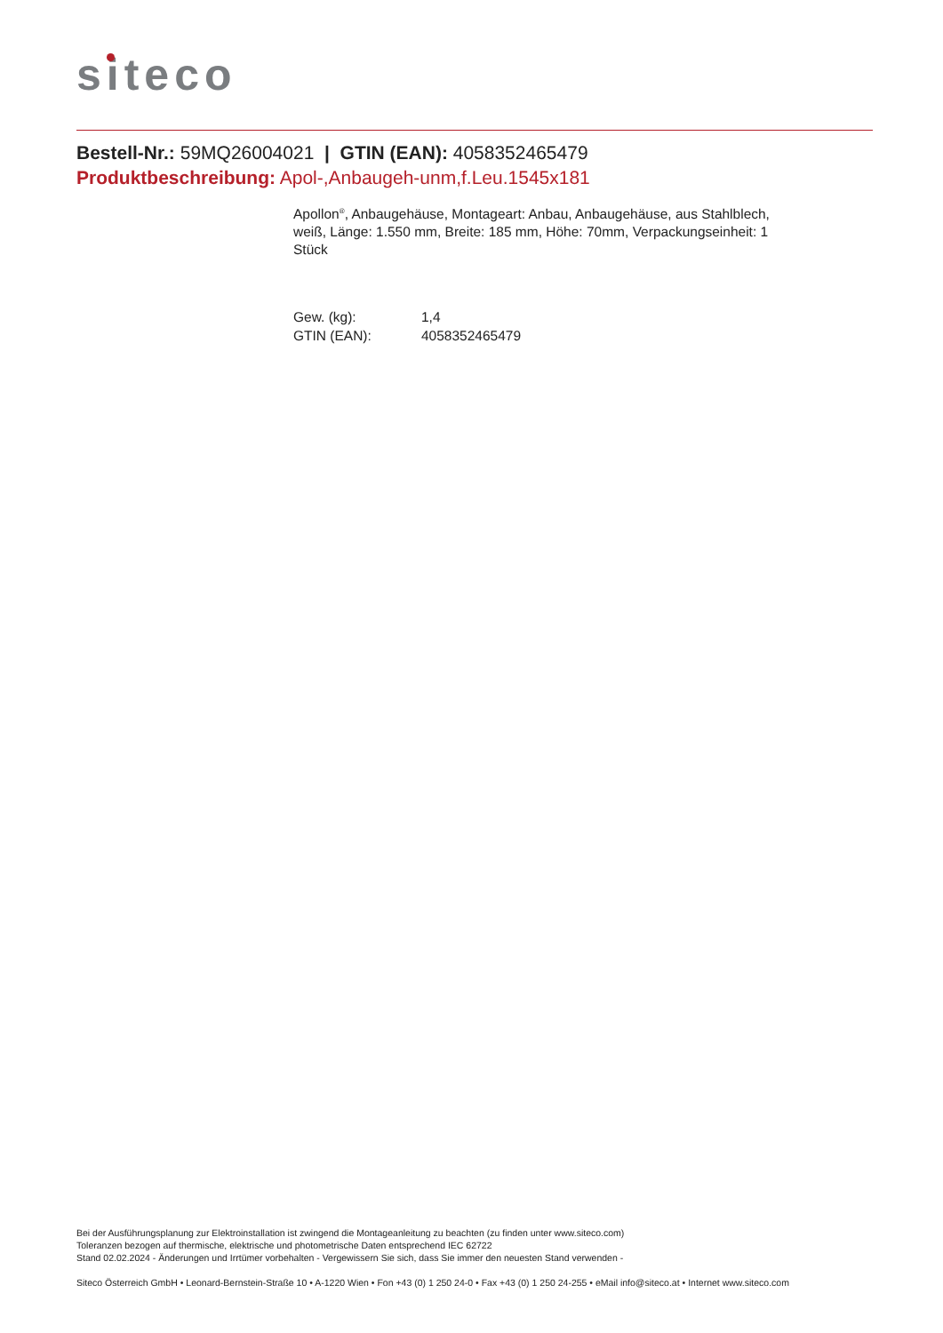siteco
Bestell-Nr.: 59MQ26004021 | GTIN (EAN): 4058352465479
Produktbeschreibung: Apol-,Anbaugeh-unm,f.Leu.1545x181
Apollon<sup>®</sup>, Anbaugehäuse, Montageart: Anbau, Anbaugehäuse, aus Stahlblech, weiß, Länge: 1.550 mm, Breite: 185 mm, Höhe: 70mm, Verpackungseinheit: 1 Stück
| Gew. (kg): | 1,4 |
| GTIN (EAN): | 4058352465479 |
Bei der Ausführungsplanung zur Elektroinstallation ist zwingend die Montageanleitung zu beachten (zu finden unter www.siteco.com)
Toleranzen bezogen auf thermische, elektrische und photometrische Daten entsprechend IEC 62722
Stand 02.02.2024 - Änderungen und Irrtümer vorbehalten - Vergewissern Sie sich, dass Sie immer den neuesten Stand verwenden -
Siteco Österreich GmbH • Leonard-Bernstein-Straße 10 • A-1220 Wien • Fon +43 (0) 1 250 24-0 • Fax +43 (0) 1 250 24-255 • eMail info@siteco.at • Internet www.siteco.com